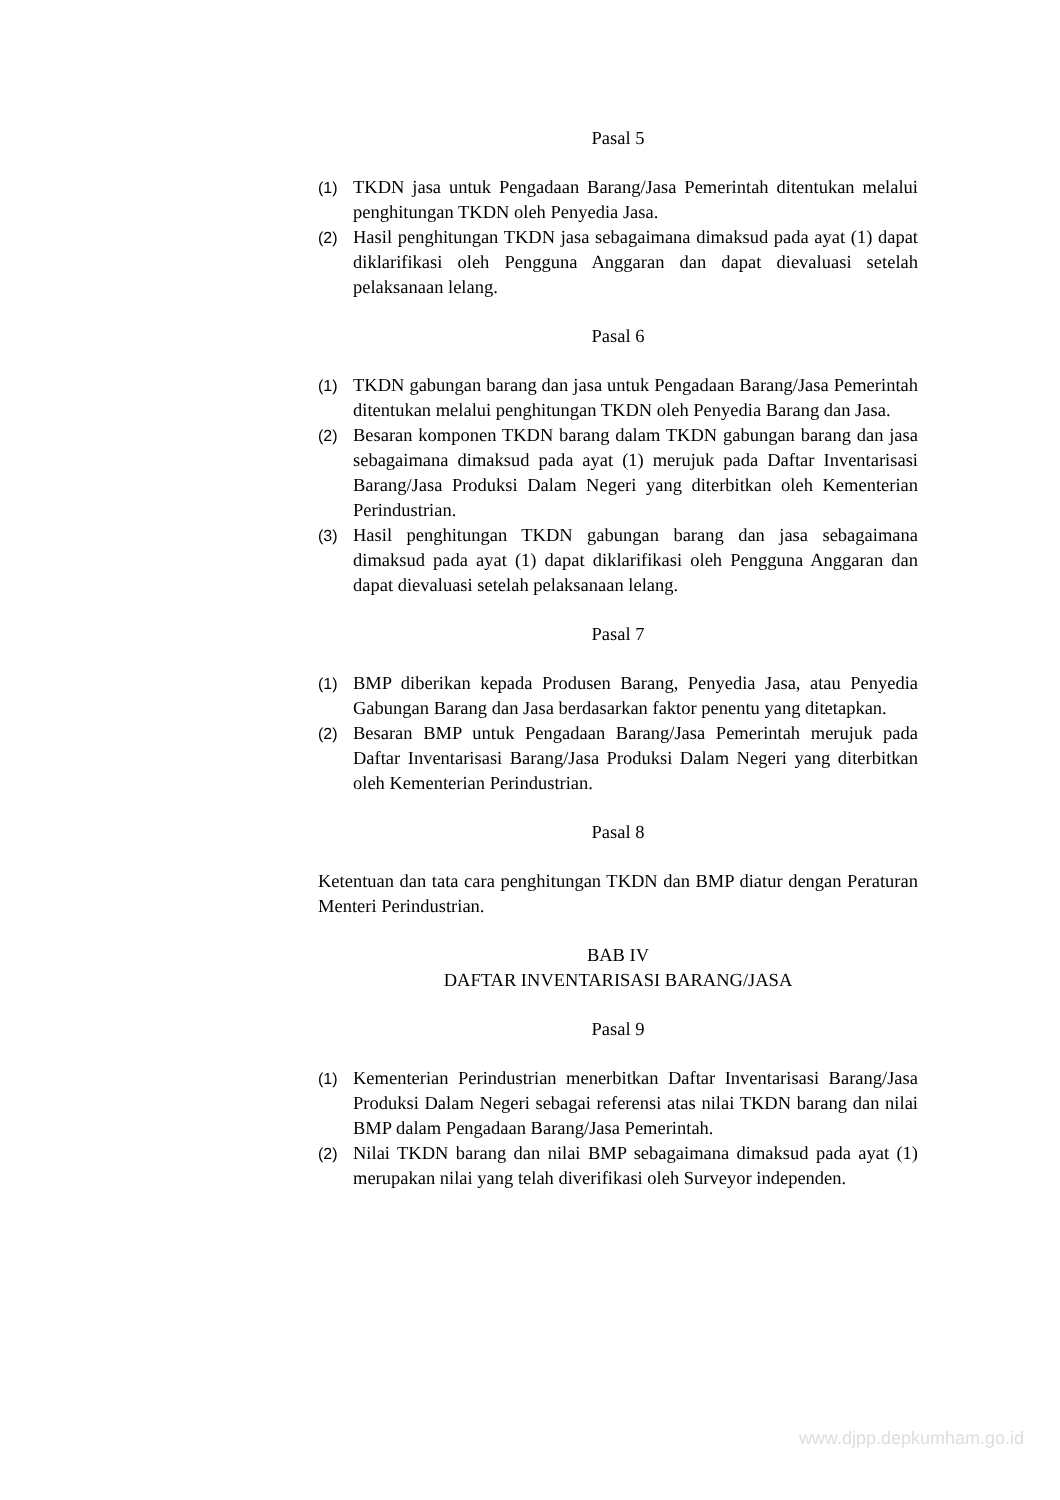Pasal 5
(1) TKDN jasa untuk Pengadaan Barang/Jasa Pemerintah ditentukan melalui penghitungan TKDN oleh Penyedia Jasa.
(2) Hasil penghitungan TKDN jasa sebagaimana dimaksud pada ayat (1) dapat diklarifikasi oleh Pengguna Anggaran dan dapat dievaluasi setelah pelaksanaan lelang.
Pasal 6
(1) TKDN gabungan barang dan jasa untuk Pengadaan Barang/Jasa Pemerintah ditentukan melalui penghitungan TKDN oleh Penyedia Barang dan Jasa.
(2) Besaran komponen TKDN barang dalam TKDN gabungan barang dan jasa sebagaimana dimaksud pada ayat (1) merujuk pada Daftar Inventarisasi Barang/Jasa Produksi Dalam Negeri yang diterbitkan oleh Kementerian Perindustrian.
(3) Hasil penghitungan TKDN gabungan barang dan jasa sebagaimana dimaksud pada ayat (1) dapat diklarifikasi oleh Pengguna Anggaran dan dapat dievaluasi setelah pelaksanaan lelang.
Pasal 7
(1) BMP diberikan kepada Produsen Barang, Penyedia Jasa, atau Penyedia Gabungan Barang dan Jasa berdasarkan faktor penentu yang ditetapkan.
(2) Besaran BMP untuk Pengadaan Barang/Jasa Pemerintah merujuk pada Daftar Inventarisasi Barang/Jasa Produksi Dalam Negeri yang diterbitkan oleh Kementerian Perindustrian.
Pasal 8
Ketentuan dan tata cara penghitungan TKDN dan BMP diatur dengan Peraturan Menteri Perindustrian.
BAB IV
DAFTAR INVENTARISASI BARANG/JASA
Pasal 9
(1) Kementerian Perindustrian menerbitkan Daftar Inventarisasi Barang/Jasa Produksi Dalam Negeri sebagai referensi atas nilai TKDN barang dan nilai BMP dalam Pengadaan Barang/Jasa Pemerintah.
(2) Nilai TKDN barang dan nilai BMP sebagaimana dimaksud pada ayat (1) merupakan nilai yang telah diverifikasi oleh Surveyor independen.
www.djpp.depkumham.go.id